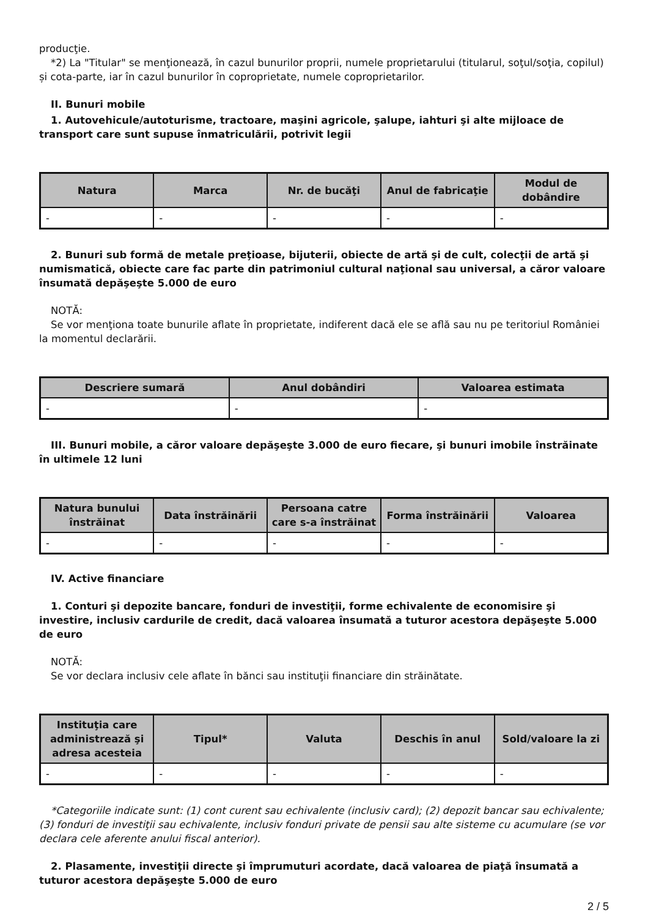producţie.
*2) La "Titular" se menţionează, în cazul bunurilor proprii, numele proprietarului (titularul, soţul/soţia, copilul) și cota-parte, iar în cazul bunurilor în coproprietate, numele coproprietarilor.
II. Bunuri mobile
1. Autovehicule/autoturisme, tractoare, maşini agricole, şalupe, iahturi şi alte mijloace de transport care sunt supuse înmatriculării, potrivit legii
| Natura | Marca | Nr. de bucăţi | Anul de fabricaţie | Modul de dobândire |
| --- | --- | --- | --- | --- |
| - | - | - | - | - |
2. Bunuri sub formă de metale preţioase, bijuterii, obiecte de artă şi de cult, colecţii de artă şi numismatică, obiecte care fac parte din patrimoniul cultural naţional sau universal, a căror valoare însumată depăşeşte 5.000 de euro
NOTĂ:
Se vor menţiona toate bunurile aflate în proprietate, indiferent dacă ele se află sau nu pe teritoriul României la momentul declarării.
| Descriere sumară | Anul dobândiri | Valoarea estimata |
| --- | --- | --- |
| - | - | - |
III. Bunuri mobile, a căror valoare depăşeşte 3.000 de euro fiecare, şi bunuri imobile înstrăinate în ultimele 12 luni
| Natura bunului înstrăinat | Data înstrăinării | Persoana catre care s-a înstrăinat | Forma înstrăinării | Valoarea |
| --- | --- | --- | --- | --- |
| - | - | - | - | - |
IV. Active financiare
1. Conturi şi depozite bancare, fonduri de investiţii, forme echivalente de economisire şi investire, inclusiv cardurile de credit, dacă valoarea însumată a tuturor acestora depăşeşte 5.000 de euro
NOTĂ:
Se vor declara inclusiv cele aflate în bănci sau instituţii financiare din străinătate.
| Instituţia care administrează şi adresa acesteia | Tipul* | Valuta | Deschis în anul | Sold/valoare la zi |
| --- | --- | --- | --- | --- |
| - | - | - | - | - |
*Categoriile indicate sunt: (1) cont curent sau echivalente (inclusiv card); (2) depozit bancar sau echivalente; (3) fonduri de investiţii sau echivalente, inclusiv fonduri private de pensii sau alte sisteme cu acumulare (se vor declara cele aferente anului fiscal anterior).
2. Plasamente, investiţii directe şi împrumuturi acordate, dacă valoarea de piaţă însumată a tuturor acestora depăşeşte 5.000 de euro
2 / 5